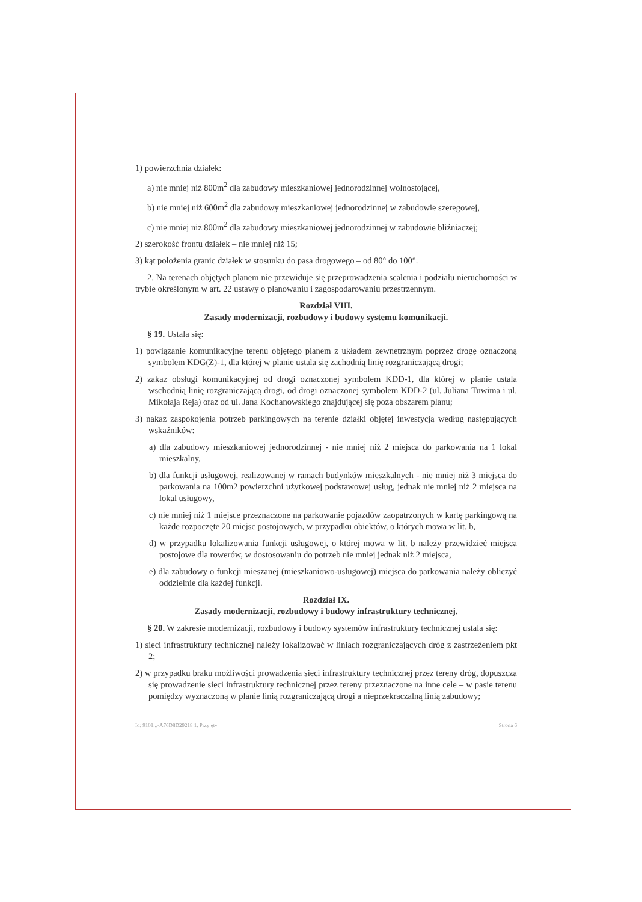1) powierzchnia działek:
a) nie mniej niż 800m<sup>2</sup> dla zabudowy mieszkaniowej jednorodzinnej wolnostojącej,
b) nie mniej niż 600m<sup>2</sup> dla zabudowy mieszkaniowej jednorodzinnej w zabudowie szeregowej,
c) nie mniej niż 800m<sup>2</sup> dla zabudowy mieszkaniowej jednorodzinnej w zabudowie bliźniaczej;
2) szerokość frontu działek – nie mniej niż 15;
3) kąt położenia granic działek w stosunku do pasa drogowego – od 80° do 100°.
2. Na terenach objętych planem nie przewiduje się przeprowadzenia scalenia i podziału nieruchomości w trybie określonym w art. 22 ustawy o planowaniu i zagospodarowaniu przestrzennym.
Rozdział VIII.
Zasady modernizacji, rozbudowy i budowy systemu komunikacji.
§ 19. Ustala się:
1) powiązanie komunikacyjne terenu objętego planem z układem zewnętrznym poprzez drogę oznaczoną symbolem KDG(Z)-1, dla której w planie ustala się zachodnią linię rozgraniczającą drogi;
2) zakaz obsługi komunikacyjnej od drogi oznaczonej symbolem KDD-1, dla której w planie ustala wschodnią linię rozgraniczającą drogi, od drogi oznaczonej symbolem KDD-2 (ul. Juliana Tuwima i ul. Mikołaja Reja) oraz od ul. Jana Kochanowskiego znajdującej się poza obszarem planu;
3) nakaz zaspokojenia potrzeb parkingowych na terenie działki objętej inwestycją według następujących wskaźników:
a) dla zabudowy mieszkaniowej jednorodzinnej - nie mniej niż 2 miejsca do parkowania na 1 lokal mieszkalny,
b) dla funkcji usługowej, realizowanej w ramach budynków mieszkalnych - nie mniej niż 3 miejsca do parkowania na 100m2 powierzchni użytkowej podstawowej usług, jednak nie mniej niż 2 miejsca na lokal usługowy,
c) nie mniej niż 1 miejsce przeznaczone na parkowanie pojazdów zaopatrzonych w kartę parkingową na każde rozpoczęte 20 miejsc postojowych, w przypadku obiektów, o których mowa w lit. b,
d) w przypadku lokalizowania funkcji usługowej, o której mowa w lit. b należy przewidzieć miejsca postojowe dla rowerów, w dostosowaniu do potrzeb nie mniej jednak niż 2 miejsca,
e) dla zabudowy o funkcji mieszanej (mieszkaniowo-usługowej) miejsca do parkowania należy obliczyć oddzielnie dla każdej funkcji.
Rozdział IX.
Zasady modernizacji, rozbudowy i budowy infrastruktury technicznej.
§ 20. W zakresie modernizacji, rozbudowy i budowy systemów infrastruktury technicznej ustala się:
1) sieci infrastruktury technicznej należy lokalizować w liniach rozgraniczających dróg z zastrzeżeniem pkt 2;
2) w przypadku braku możliwości prowadzenia sieci infrastruktury technicznej przez tereny dróg, dopuszcza się prowadzenie sieci infrastruktury technicznej przez tereny przeznaczone na inne cele – w pasie terenu pomiędzy wyznaczoną w planie linią rozgraniczającą drogi a nieprzekraczalną linią zabudowy;
Id: 9101...-A76D8D29218 1. Przyjęty Strona 6